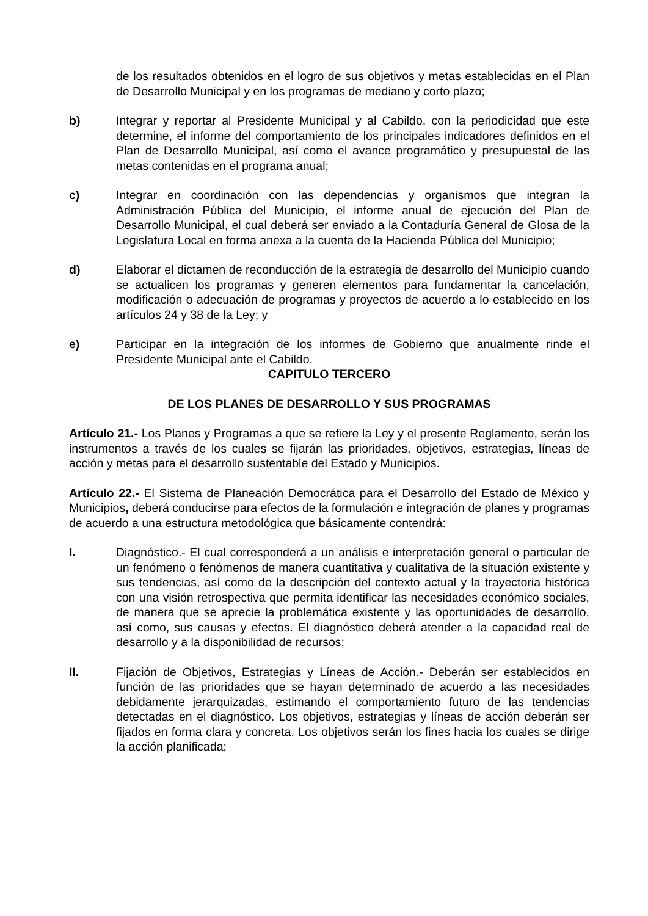de los resultados obtenidos en el logro de sus objetivos y metas establecidas en el Plan de Desarrollo Municipal y en los programas de mediano y corto plazo;
b) Integrar y reportar al Presidente Municipal y al Cabildo, con la periodicidad que este determine, el informe del comportamiento de los principales indicadores definidos en el Plan de Desarrollo Municipal, así como el avance programático y presupuestal de las metas contenidas en el programa anual;
c) Integrar en coordinación con las dependencias y organismos que integran la Administración Pública del Municipio, el informe anual de ejecución del Plan de Desarrollo Municipal, el cual deberá ser enviado a la Contaduría General de Glosa de la Legislatura Local en forma anexa a la cuenta de la Hacienda Pública del Municipio;
d) Elaborar el dictamen de reconducción de la estrategia de desarrollo del Municipio cuando se actualicen los programas y generen elementos para fundamentar la cancelación, modificación o adecuación de programas y proyectos de acuerdo a lo establecido en los artículos 24 y 38 de la Ley; y
e) Participar en la integración de los informes de Gobierno que anualmente rinde el Presidente Municipal ante el Cabildo.
CAPITULO TERCERO
DE LOS PLANES DE DESARROLLO Y SUS PROGRAMAS
Artículo 21.- Los Planes y Programas a que se refiere la Ley y el presente Reglamento, serán los instrumentos a través de los cuales se fijarán las prioridades, objetivos, estrategias, líneas de acción y metas para el desarrollo sustentable del Estado y Municipios.
Artículo 22.- El Sistema de Planeación Democrática para el Desarrollo del Estado de México y Municipios, deberá conducirse para efectos de la formulación e integración de planes y programas de acuerdo a una estructura metodológica que básicamente contendrá:
I. Diagnóstico.- El cual corresponderá a un análisis e interpretación general o particular de un fenómeno o fenómenos de manera cuantitativa y cualitativa de la situación existente y sus tendencias, así como de la descripción del contexto actual y la trayectoria histórica con una visión retrospectiva que permita identificar las necesidades económico sociales, de manera que se aprecie la problemática existente y las oportunidades de desarrollo, así como, sus causas y efectos. El diagnóstico deberá atender a la capacidad real de desarrollo y a la disponibilidad de recursos;
II. Fijación de Objetivos, Estrategias y Líneas de Acción.- Deberán ser establecidos en función de las prioridades que se hayan determinado de acuerdo a las necesidades debidamente jerarquizadas, estimando el comportamiento futuro de las tendencias detectadas en el diagnóstico. Los objetivos, estrategias y líneas de acción deberán ser fijados en forma clara y concreta. Los objetivos serán los fines hacia los cuales se dirige la acción planificada;